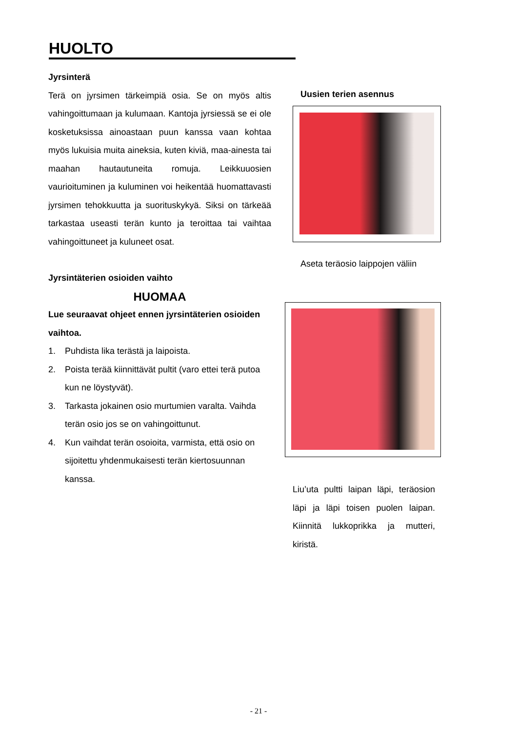HUOLTO
Jyrsinterä
Terä on jyrsimen tärkeimpiä osia. Se on myös altis vahingoittumaan ja kulumaan. Kantoja jyrsiessä se ei ole kosketuksissa ainoastaan puun kanssa vaan kohtaa myös lukuisia muita aineksia, kuten kiviä, maa-ainesta tai maahan hautautuneita romuja. Leikkuuosien vaurioituminen ja kuluminen voi heikentää huomattavasti jyrsimen tehokkuutta ja suorituskykyä. Siksi on tärkeää tarkastaa useasti terän kunto ja teroittaa tai vaihtaa vahingoittuneet ja kuluneet osat.
Jyrsintäterien osioiden vaihto
HUOMAA
Lue seuraavat ohjeet ennen jyrsintäterien osioiden vaihtoa.
1. Puhdista lika terästä ja laipoista.
2. Poista terää kiinnittävät pultit (varo ettei terä putoa kun ne löystyvät).
3. Tarkasta jokainen osio murtumien varalta. Vaihda terän osio jos se on vahingoittunut.
4. Kun vaihdat terän osoioita, varmista, että osio on sijoitettu yhdenmukaisesti terän kiertosuunnan kanssa.
Uusien terien asennus
Aseta teräosio laippojen väliin
Liu’uta pultti laipan läpi, teräosion läpi ja läpi toisen puolen laipan. Kiinnitä lukkoprikka ja mutteri, kiristä.
- 21 -